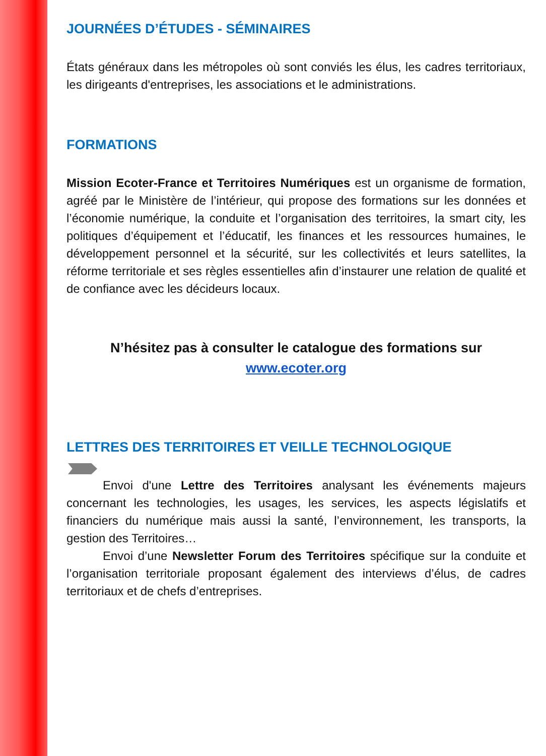JOURNÉES D’ÉTUDES - SÉMINAIRES
États généraux dans les métropoles où sont conviés les élus, les cadres territoriaux, les dirigeants d'entreprises, les associations et le administrations.
FORMATIONS
Mission Ecoter-France et Territoires Numériques est un organisme de formation, agréé par le Ministère de l’intérieur, qui propose des formations sur les données et l’économie numérique, la conduite et l’organisation des territoires, la smart city, les politiques d’équipement et l’éducatif, les finances et les ressources humaines, le développement personnel et la sécurité, sur les collectivités et leurs satellites, la réforme territoriale et ses règles essentielles afin d’instaurer une relation de qualité et de confiance avec les décideurs locaux.
N’hésitez pas à consulter le catalogue des formations sur
www.ecoter.org
LETTRES DES TERRITOIRES ET VEILLE TECHNOLOGIQUE
Envoi d'une Lettre des Territoires analysant les événements majeurs concernant les technologies, les usages, les services, les aspects législatifs et financiers du numérique mais aussi la santé, l’environnement, les transports, la gestion des Territoires…
Envoi d’une Newsletter Forum des Territoires spécifique sur la conduite et l’organisation territoriale proposant également des interviews d’élus, de cadres territoriaux et de chefs d’entreprises.